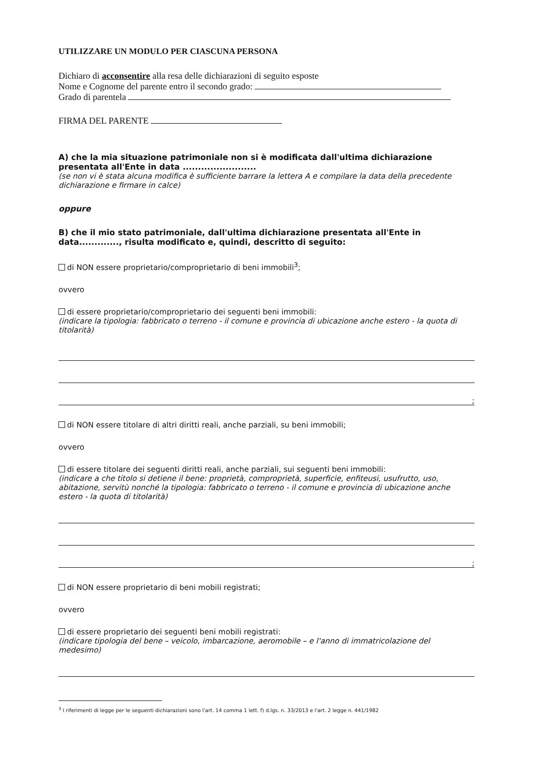UTILIZZARE UN MODULO PER CIASCUNA PERSONA
Dichiaro di acconsentire alla resa delle dichiarazioni di seguito esposte
Nome e Cognome del parente entro il secondo grado:
Grado di parentela
FIRMA DEL PARENTE
A) che la mia situazione patrimoniale non si è modificata dall'ultima dichiarazione presentata all'Ente in data ........................
(se non vi è stata alcuna modifica è sufficiente barrare la lettera A e compilare la data della precedente dichiarazione e firmare in calce)
oppure
B) che il mio stato patrimoniale, dall'ultima dichiarazione presentata all'Ente in data............., risulta modificato e, quindi, descritto di seguito:
di NON essere proprietario/comproprietario di beni immobili<sup>3</sup>;
ovvero
di essere proprietario/comproprietario dei seguenti beni immobili:
(indicare la tipologia: fabbricato o terreno - il comune e provincia di ubicazione anche estero - la quota di titolarità)
;
di NON essere titolare di altri diritti reali, anche parziali, su beni immobili;
ovvero
di essere titolare dei seguenti diritti reali, anche parziali, sui seguenti beni immobili:
(indicare a che titolo si detiene il bene: proprietà, comproprietà, superficie, enfiteusi, usufrutto, uso, abitazione, servitù nonché la tipologia: fabbricato o terreno - il comune e provincia di ubicazione anche estero - la quota di titolarità)
;
di NON essere proprietario di beni mobili registrati;
ovvero
di essere proprietario dei seguenti beni mobili registrati:
(indicare tipologia del bene – veicolo, imbarcazione, aeromobile – e l'anno di immatricolazione del medesimo)
<sup>3</sup> I riferimenti di legge per le seguenti dichiarazioni sono l'art. 14 comma 1 lett. f) d.lgs. n. 33/2013 e l'art. 2 legge n. 441/1982